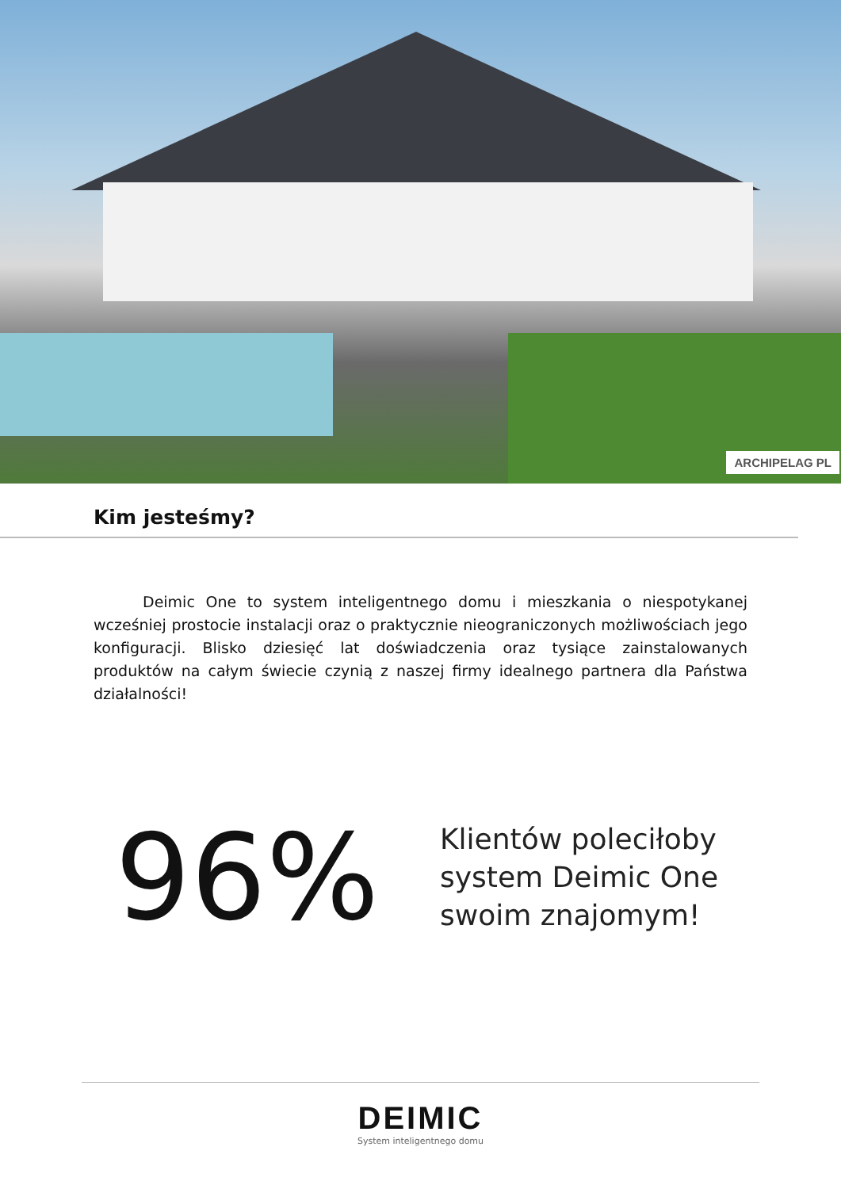ARCHIPELAG PL
Kim jesteśmy?
Deimic One to system inteligentnego domu i mieszkania o niespotykanej wcześniej prostocie instalacji oraz o praktycznie nieograniczonych możliwościach jego konfiguracji. Blisko dziesięć lat doświadczenia oraz tysiące zainstalowanych produktów na całym świecie czynią z naszej firmy idealnego partnera dla Państwa działalności!
96%
Klientów poleciłoby
system Deimic One
swoim znajomym!
DEIMIC
System inteligentnego domu